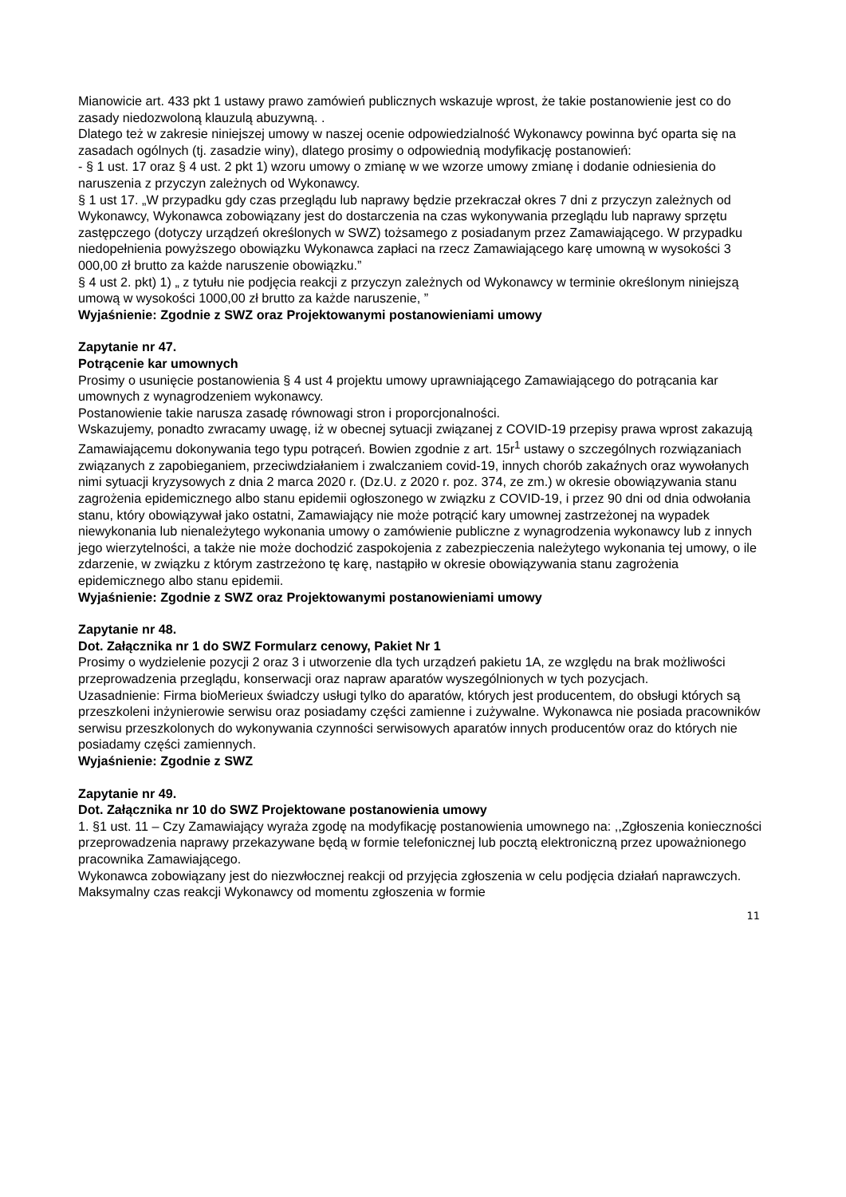Mianowicie art. 433 pkt 1 ustawy prawo zamówień publicznych wskazuje wprost, że takie postanowienie jest co do zasady niedozwoloną klauzulą abuzywną. .
Dlatego też w zakresie niniejszej umowy w naszej ocenie odpowiedzialność Wykonawcy powinna być oparta się na zasadach ogólnych (tj. zasadzie winy), dlatego prosimy o odpowiednią modyfikację postanowień:
- § 1 ust. 17 oraz § 4 ust. 2 pkt 1) wzoru umowy o zmianę w we wzorze umowy zmianę i dodanie odniesienia do naruszenia z przyczyn zależnych od Wykonawcy.
§ 1 ust 17. „W przypadku gdy czas przeglądu lub naprawy będzie przekraczał okres 7 dni z przyczyn zależnych od Wykonawcy, Wykonawca zobowiązany jest do dostarczenia na czas wykonywania przeglądu lub naprawy sprzętu zastępczego (dotyczy urządzeń określonych w SWZ) tożsamego z posiadanym przez Zamawiającego. W przypadku niedopełnienia powyższego obowiązku Wykonawca zapłaci na rzecz Zamawiającego karę umowną w wysokości 3 000,00 zł brutto za każde naruszenie obowiązku.”
§ 4 ust 2. pkt) 1) „ z tytułu nie podjęcia reakcji z przyczyn zależnych od Wykonawcy w terminie określonym niniejszą umową w wysokości 1000,00 zł brutto za każde naruszenie, ”
Wyjaśnienie: Zgodnie z SWZ oraz Projektowanymi postanowieniami umowy
Zapytanie nr 47.
Potrącenie kar umownych
Prosimy o usunięcie postanowienia § 4 ust 4 projektu umowy uprawniającego Zamawiającego do potrącania kar umownych z wynagrodzeniem wykonawcy.
Postanowienie takie narusza zasadę równowagi stron i proporcjonalności.
Wskazujemy, ponadto zwracamy uwagę, iż w obecnej sytuacji związanej z COVID-19 przepisy prawa wprost zakazują Zamawiającemu dokonywania tego typu potrąceń. Bowien zgodnie z art. 15r<sup>1</sup> ustawy o szczególnych rozwiązaniach związanych z zapobieganiem, przeciwdziałaniem i zwalczaniem covid-19, innych chorób zakaźnych oraz wywołanych nimi sytuacji kryzysowych z dnia 2 marca 2020 r. (Dz.U. z 2020 r. poz. 374, ze zm.) w okresie obowiązywania stanu zagrożenia epidemicznego albo stanu epidemii ogłoszonego w związku z COVID-19, i przez 90 dni od dnia odwołania stanu, który obowiązywał jako ostatni, Zamawiający nie może potrącić kary umownej zastrzeżonej na wypadek niewykonania lub nienależytego wykonania umowy o zamówienie publiczne z wynagrodzenia wykonawcy lub z innych jego wierzytelności, a także nie może dochodzić zaspokojenia z zabezpieczenia należytego wykonania tej umowy, o ile zdarzenie, w związku z którym zastrzeżono tę karę, nastąpiło w okresie obowiązywania stanu zagrożenia epidemicznego albo stanu epidemii.
Wyjaśnienie: Zgodnie z SWZ oraz Projektowanymi postanowieniami umowy
Zapytanie nr 48.
Dot. Załącznika nr 1 do SWZ Formularz cenowy, Pakiet Nr 1
Prosimy o wydzielenie pozycji 2 oraz 3 i utworzenie dla tych urządzeń pakietu 1A, ze względu na brak możliwości przeprowadzenia przeglądu, konserwacji oraz napraw aparatów wyszególnionych w tych pozycjach.
Uzasadnienie: Firma bioMerieux świadczy usługi tylko do aparatów, których jest producentem, do obsługi których są przeszkoleni inżynierowie serwisu oraz posiadamy części zamienne i zużywalne. Wykonawca nie posiada pracowników serwisu przeszkolonych do wykonywania czynności serwisowych aparatów innych producentów oraz do których nie posiadamy części zamiennych.
Wyjaśnienie: Zgodnie z SWZ
Zapytanie nr 49.
Dot. Załącznika nr 10 do SWZ Projektowane postanowienia umowy
1. §1 ust. 11 – Czy Zamawiający wyraża zgodę na modyfikację postanowienia umownego na: ,,Zgłoszenia konieczności przeprowadzenia naprawy przekazywane będą w formie telefonicznej lub pocztą elektroniczną przez upoważnionego pracownika Zamawiającego.
Wykonawca zobowiązany jest do niezwłocznej reakcji od przyjęcia zgłoszenia w celu podjęcia działań naprawczych. Maksymalny czas reakcji Wykonawcy od momentu zgłoszenia w formie
11